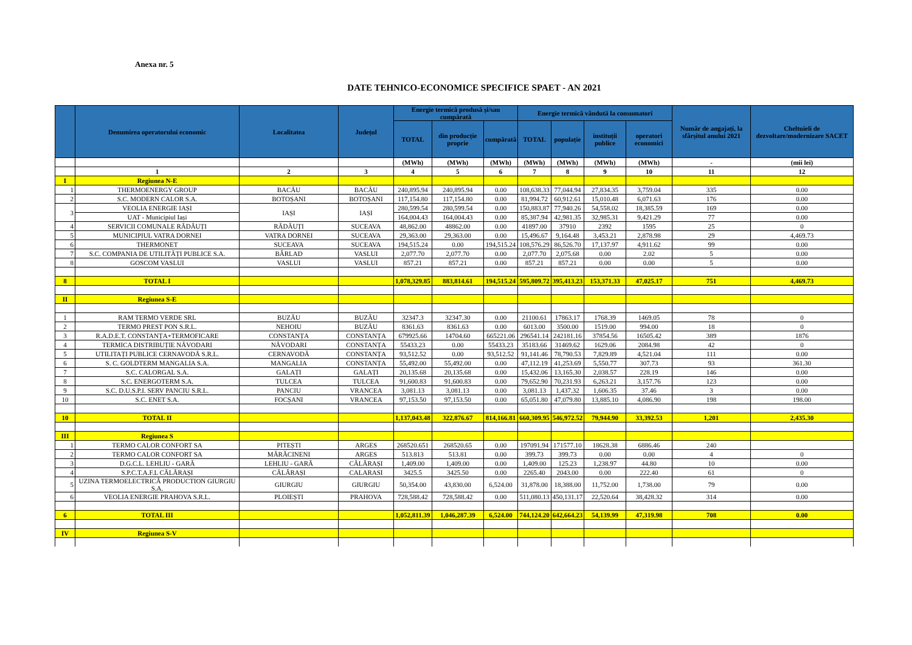Anexa nr. 5
DATE TEHNICO-ECONOMICE SPECIFICE SPAET - AN 2021
| | Denumirea operatorului economic | Localitatea | Județul | Energie termică produsă și/sau cumpărată | | | Energie termică vândută la consumatori | | | | Număr de angajați, la sfârșitul anului 2021 | Cheltuieli de dezvoltare/modernizare SACET |
| --- | --- | --- | --- | --- | --- | --- | --- | --- | --- | --- | --- | --- |
| | | | | TOTAL | din producție proprie | cumpărată | TOTAL | populație | instituții publice | operatori economici | | |
| | | | | (MWh) | (MWh) | (MWh) | (MWh) | (MWh) | (MWh) | (MWh) | - | (mii lei) |
| | 1 | 2 | 3 | 4 | 5 | 6 | 7 | 8 | 9 | 10 | 11 | 12 |
| I | Regiunea N-E | | | | | | | | | | | |
| 1 | THERMOENERGY GROUP | BACĂU | BACĂU | 240,895.94 | 240,895.94 | 0.00 | 108,638.33 | 77,044.94 | 27,834.35 | 3,759.04 | 335 | 0.00 |
| 2 | S.C. MODERN CALOR S.A. | BOTOȘANI | BOTOȘANI | 117,154.80 | 117,154.80 | 0.00 | 81,994.72 | 60,912.61 | 15,010.48 | 6,071.63 | 176 | 0.00 |
| 3 | VEOLIA ENERGIE IAȘI | IAȘI | IAȘI | 280,599.54 | 280,599.54 | 0.00 | 150,883.87 | 77,940.26 | 54,558.02 | 18,385.59 | 169 | 0.00 |
| | UAT - Municipiul Iași | | | 164,004.43 | 164,004.43 | 0.00 | 85,387.94 | 42,981.35 | 32,985.31 | 9,421.29 | 77 | 0.00 |
| 4 | SERVICII COMUNALE RĂDĂUȚI | RĂDĂUȚI | SUCEAVA | 48,862.00 | 48862.00 | 0.00 | 41897.00 | 37910 | 2392 | 1595 | 25 | 0 |
| 5 | MUNICIPIUL VATRA DORNEI | VATRA DORNEI | SUCEAVA | 29,363.00 | 29,363.00 | 0.00 | 15,496.67 | 9,164.48 | 3,453.21 | 2,878.98 | 29 | 4,469.73 |
| 6 | THERMONET | SUCEAVA | SUCEAVA | 194,515.24 | 0.00 | 194,515.24 | 108,576.29 | 86,526.70 | 17,137.97 | 4,911.62 | 99 | 0.00 |
| 7 | S.C. COMPANIA DE UTILITĂȚI PUBLICE S.A. | BÂRLAD | VASLUI | 2,077.70 | 2,077.70 | 0.00 | 2,077.70 | 2,075.68 | 0.00 | 2.02 | 5 | 0.00 |
| 8 | GOSCOM VASLUI | VASLUI | VASLUI | 857.21 | 857.21 | 0.00 | 857.21 | 857.21 | 0.00 | 0.00 | 5 | 0.00 |
| 8 | TOTAL I | | | 1,078,329.85 | 883,814.61 | 194,515.24 | 595,809.72 | 395,413.23 | 153,371.33 | 47,025.17 | 751 | 4,469.73 |
| II | Regiunea S-E | | | | | | | | | | | |
| 1 | RAM TERMO VERDE SRL | BUZĂU | BUZĂU | 32347.3 | 32347.30 | 0.00 | 21100.61 | 17863.17 | 1768.39 | 1469.05 | 78 | 0 |
| 2 | TERMO PREST PON S.R.L. | NEHOIU | BUZĂU | 8361.63 | 8361.63 | 0.00 | 6013.00 | 3500.00 | 1519.00 | 994.00 | 18 | 0 |
| 3 | R.A.D.E.T. CONSTANȚA+TERMOFICARE | CONSTANȚA | CONSTANȚA | 679925.66 | 14704.60 | 665221.06 | 296541.14 | 242181.16 | 37854.56 | 16505.42 | 389 | 1876 |
| 4 | TERMICA DISTRIBUȚIE NĂVODARI | NĂVODARI | CONSTANȚA | 55433.23 | 0.00 | 55433.23 | 35183.66 | 31469.62 | 1629.06 | 2084.98 | 42 | 0 |
| 5 | UTILITAȚI PUBLICE CERNAVODĂ S.R.L. | CERNAVODĂ | CONSTANȚA | 93,512.52 | 0.00 | 93,512.52 | 91,141.46 | 78,790.53 | 7,829.89 | 4,521.04 | 111 | 0.00 |
| 6 | S. C. GOLDTERM MANGALIA S.A. | MANGALIA | CONSTANȚA | 55,492.00 | 55,492.00 | 0.00 | 47,112.19 | 41,253.69 | 5,550.77 | 307.73 | 93 | 361.30 |
| 7 | S.C. CALORGAL S.A. | GALAȚI | GALAȚI | 20,135.68 | 20,135.68 | 0.00 | 15,432.06 | 13,165.30 | 2,038.57 | 228.19 | 146 | 0.00 |
| 8 | S.C. ENERGOTERM S.A. | TULCEA | TULCEA | 91,600.83 | 91,600.83 | 0.00 | 79,652.90 | 70,231.93 | 6,263.21 | 3,157.76 | 123 | 0.00 |
| 9 | S.C. D.U.S.P.I. SERV PANCIU S.R.L. | PANCIU | VRANCEA | 3,081.13 | 3,081.13 | 0.00 | 3,081.13 | 1,437.32 | 1,606.35 | 37.46 | 3 | 0.00 |
| 10 | S.C. ENET S.A. | FOCȘANI | VRANCEA | 97,153.50 | 97,153.50 | 0.00 | 65,051.80 | 47,079.80 | 13,885.10 | 4,086.90 | 198 | 198.00 |
| 10 | TOTAL II | | | 1,137,043.48 | 322,876.67 | 814,166.81 | 660,309.95 | 546,972.52 | 79,944.90 | 33,392.53 | 1,201 | 2,435.30 |
| III | Regiunea S | | | | | | | | | | | |
| 1 | TERMO CALOR CONFORT SA | PITEȘTI | ARGES | 268520.651 | 268520.65 | 0.00 | 197091.94 | 171577.10 | 18628.38 | 6886.46 | 240 | |
| 2 | TERMO CALOR CONFORT SA | MĂRĂCINENI | ARGES | 513.813 | 513.81 | 0.00 | 399.73 | 399.73 | 0.00 | 0.00 | 4 | 0 |
| 3 | D.G.C.L. LEHLIU - GARĂ | LEHLIU - GARĂ | CĂLĂRAȘI | 1,409.00 | 1,409.00 | 0.00 | 1,409.00 | 125.23 | 1,238.97 | 44.80 | 10 | 0.00 |
| 4 | S.P.C.T.A.F.L CĂLĂRAȘI | CĂLĂRAȘI | CALARASI | 3425.5 | 3425.50 | 0.00 | 2265.40 | 2043.00 | 0.00 | 222.40 | 61 | 0 |
| 5 | UZINA TERMOELECTRICĂ PRODUCTION GIURGIU S.A. | GIURGIU | GIURGIU | 50,354.00 | 43,830.00 | 6,524.00 | 31,878.00 | 18,388.00 | 11,752.00 | 1,738.00 | 79 | 0.00 |
| 6 | VEOLIA ENERGIE PRAHOVA S.R.L. | PLOIEȘTI | PRAHOVA | 728,588.42 | 728,588.42 | 0.00 | 511,080.13 | 450,131.17 | 22,520.64 | 38,428.32 | 314 | 0.00 |
| 6 | TOTAL III | | | 1,052,811.39 | 1,046,287.39 | 6,524.00 | 744,124.20 | 642,664.23 | 54,139.99 | 47,319.98 | 708 | 0.00 |
| IV | Regiunea S-V | | | | | | | | | | | |